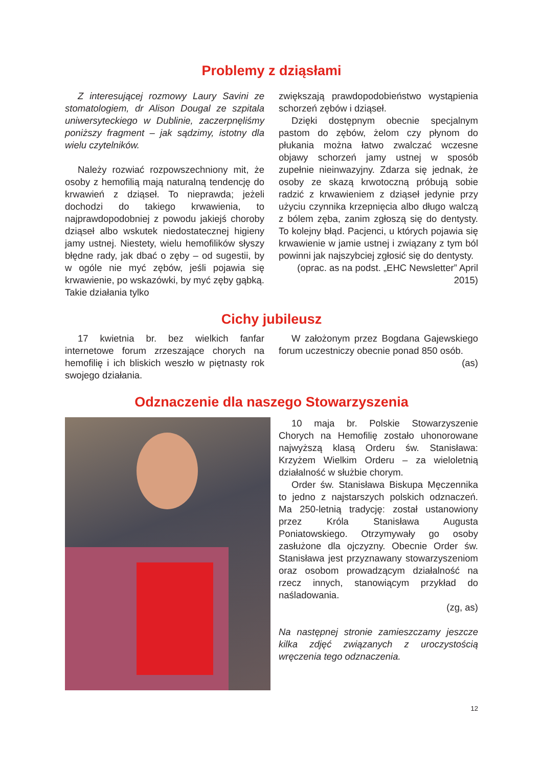Problemy z dziąsłami
Z interesującej rozmowy Laury Savini ze stomatologiem, dr Alison Dougal ze szpitala uniwersyteckiego w Dublinie, zaczerpnęliśmy poniższy fragment – jak sądzimy, istotny dla wielu czytelników.
Należy rozwiać rozpowszechniony mit, że osoby z hemofilią mają naturalną tendencję do krwawień z dziąseł. To nieprawda; jeżeli dochodzi do takiego krwawienia, to najprawdopodobniej z powodu jakiejś choroby dziąseł albo wskutek niedostatecznej higieny jamy ustnej. Niestety, wielu hemofilików słyszy błędne rady, jak dbać o zęby – od sugestii, by w ogóle nie myć zębów, jeśli pojawia się krwawienie, po wskazówki, by myć zęby gąbką. Takie działania tylko
zwiększają prawdopodobieństwo wystąpienia schorzeń zębów i dziąseł.
Dzięki dostępnym obecnie specjalnym pastom do zębów, żelom czy płynom do płukania można łatwo zwalczać wczesne objawy schorzeń jamy ustnej w sposób zupełnie nieinwazyjny. Zdarza się jednak, że osoby ze skazą krwotoczną próbują sobie radzić z krwawieniem z dziąseł jedynie przy użyciu czynnika krzepnięcia albo długo walczą z bólem zęba, zanim zgłoszą się do dentysty. To kolejny błąd. Pacjenci, u których pojawia się krwawienie w jamie ustnej i związany z tym ból powinni jak najszybciej zgłosić się do dentysty.
(oprac. as na podst. „EHC Newsletter” April 2015)
Cichy jubileusz
17 kwietnia br. bez wielkich fanfar internetowe forum zrzeszające chorych na hemofilię i ich bliskich weszło w piętnasty rok swojego działania.
W założonym przez Bogdana Gajewskiego forum uczestniczy obecnie ponad 850 osób.
(as)
Odznaczenie dla naszego Stowarzyszenia
10 maja br. Polskie Stowarzyszenie Chorych na Hemofilię zostało uhonorowane najwyższą klasą Orderu św. Stanisława: Krzyżem Wielkim Orderu – za wieloletnią działalność w służbie chorym.
Order św. Stanisława Biskupa Męczennika to jedno z najstarszych polskich odznaczeń. Ma 250-letnią tradycję: został ustanowiony przez Króla Stanisława Augusta Poniatowskiego. Otrzymywały go osoby zasłużone dla ojczyzny. Obecnie Order św. Stanisława jest przyznawany stowarzyszeniom oraz osobom prowadzącym działalność na rzecz innych, stanowiącym przykład do naśladowania.
(zg, as)
Na następnej stronie zamieszczamy jeszcze kilka zdjęć związanych z uroczystością wręczenia tego odznaczenia.
12